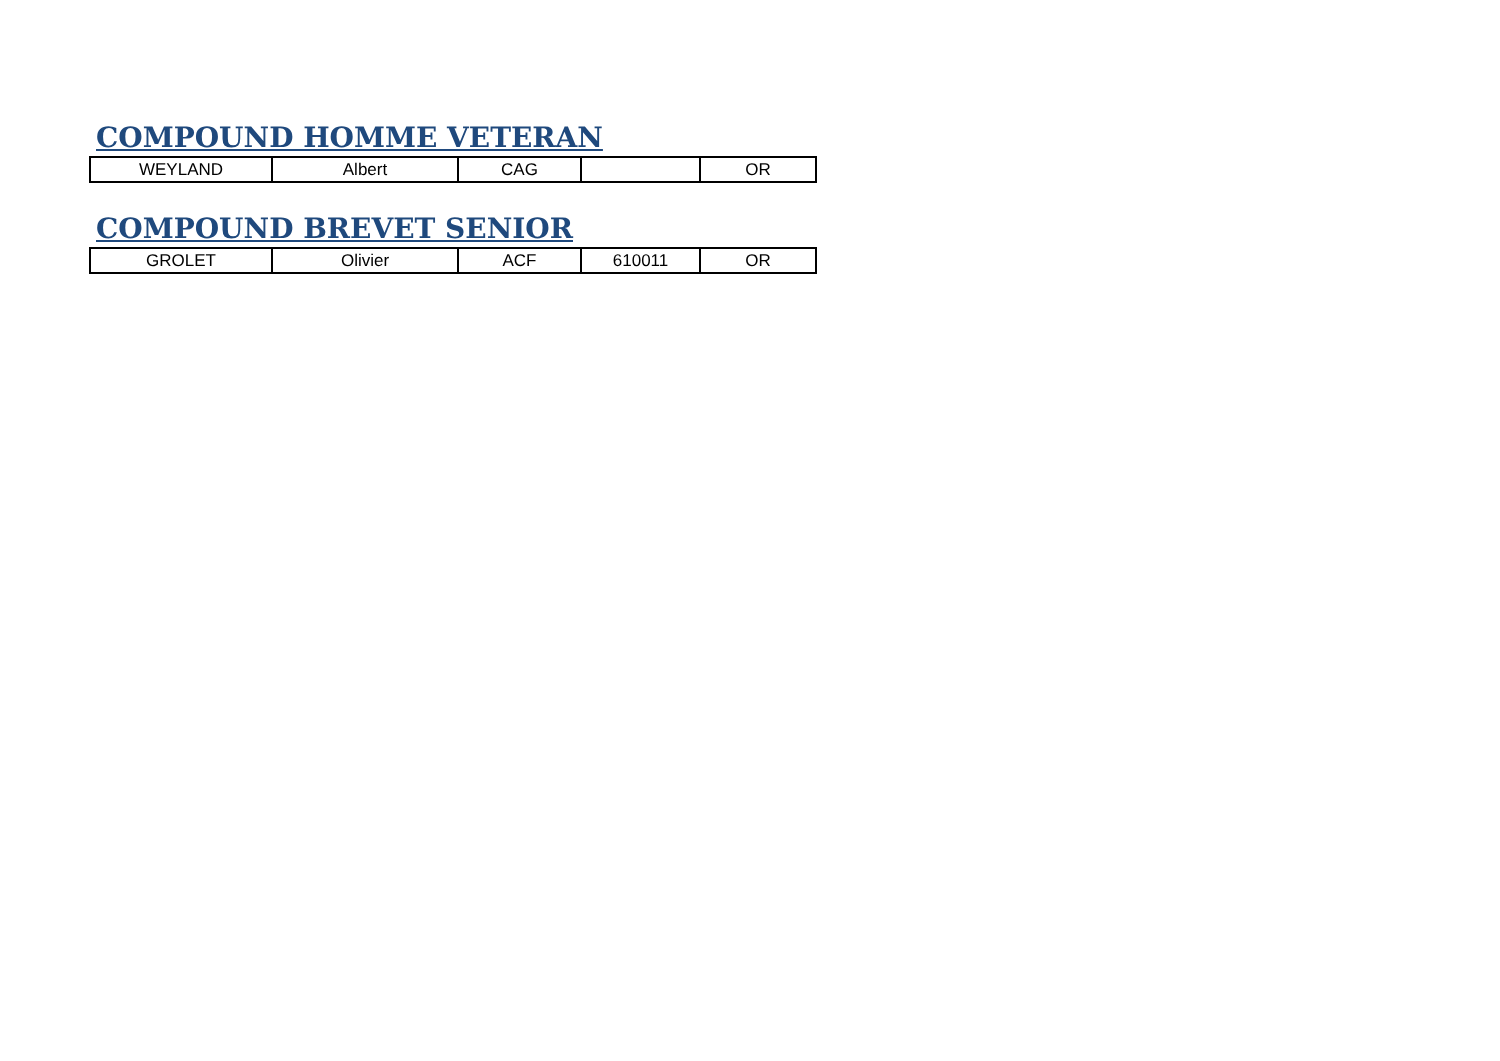COMPOUND HOMME VETERAN
| WEYLAND | Albert | CAG | | OR |
COMPOUND BREVET SENIOR
| GROLET | Olivier | ACF | 610011 | OR |